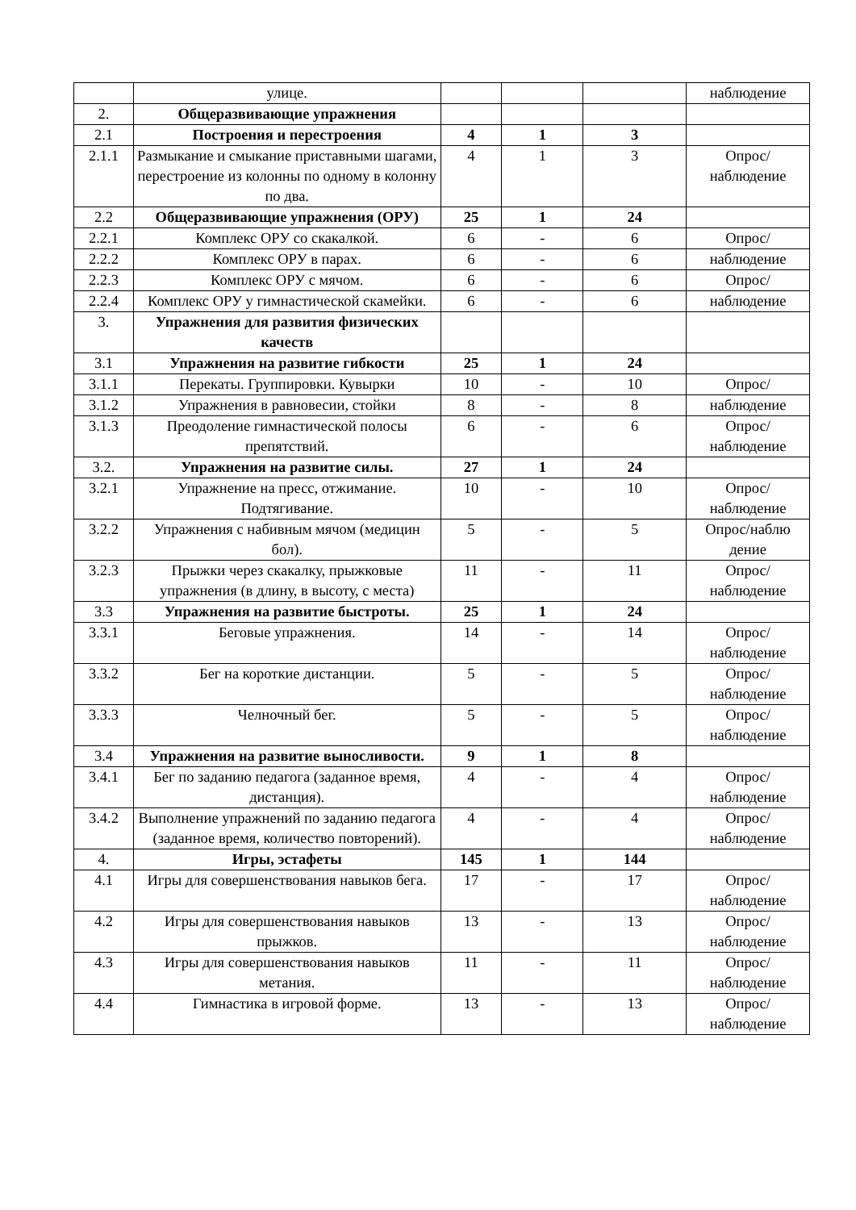| | улице. | | | | наблюдение |
| 2. | Общеразвивающие упражнения | | | | |
| 2.1 | Построения и перестроения | 4 | 1 | 3 | |
| 2.1.1 | Размыкание и смыкание приставными шагами, перестроение из колонны по одному в колонну по два. | 4 | 1 | 3 | Опрос/ наблюдение |
| 2.2 | Общеразвивающие упражнения (ОРУ) | 25 | 1 | 24 | |
| 2.2.1 | Комплекс ОРУ со скакалкой. | 6 | - | 6 | Опрос/ |
| 2.2.2 | Комплекс ОРУ в парах. | 6 | - | 6 | наблюдение |
| 2.2.3 | Комплекс ОРУ с мячом. | 6 | - | 6 | Опрос/ |
| 2.2.4 | Комплекс ОРУ у гимнастической скамейки. | 6 | - | 6 | наблюдение |
| 3. | Упражнения для развития физических качеств | | | | |
| 3.1 | Упражнения на развитие гибкости | 25 | 1 | 24 | |
| 3.1.1 | Перекаты. Группировки. Кувырки | 10 | - | 10 | Опрос/ |
| 3.1.2 | Упражнения в равновесии, стойки | 8 | - | 8 | наблюдение |
| 3.1.3 | Преодоление гимнастической полосы препятствий. | 6 | - | 6 | Опрос/ наблюдение |
| 3.2. | Упражнения на развитие силы. | 27 | 1 | 24 | |
| 3.2.1 | Упражнение на пресс, отжимание. Подтягивание. | 10 | - | 10 | Опрос/ наблюдение |
| 3.2.2 | Упражнения с набивным мячом (медицин бол). | 5 | - | 5 | Опрос/наблю дение |
| 3.2.3 | Прыжки через скакалку, прыжковые упражнения (в длину, в высоту, с места) | 11 | - | 11 | Опрос/ наблюдение |
| 3.3 | Упражнения на развитие быстроты. | 25 | 1 | 24 | |
| 3.3.1 | Беговые упражнения. | 14 | - | 14 | Опрос/ наблюдение |
| 3.3.2 | Бег на короткие дистанции. | 5 | - | 5 | Опрос/ наблюдение |
| 3.3.3 | Челночный бег. | 5 | - | 5 | Опрос/ наблюдение |
| 3.4 | Упражнения на развитие выносливости. | 9 | 1 | 8 | |
| 3.4.1 | Бег по заданию педагога (заданное время, дистанция). | 4 | - | 4 | Опрос/ наблюдение |
| 3.4.2 | Выполнение упражнений по заданию педагога (заданное время, количество повторений). | 4 | - | 4 | Опрос/ наблюдение |
| 4. | Игры, эстафеты | 145 | 1 | 144 | |
| 4.1 | Игры для совершенствования навыков бега. | 17 | - | 17 | Опрос/ наблюдение |
| 4.2 | Игры для совершенствования навыков прыжков. | 13 | - | 13 | Опрос/ наблюдение |
| 4.3 | Игры для совершенствования навыков метания. | 11 | - | 11 | Опрос/ наблюдение |
| 4.4 | Гимнастика в игровой форме. | 13 | - | 13 | Опрос/ наблюдение |